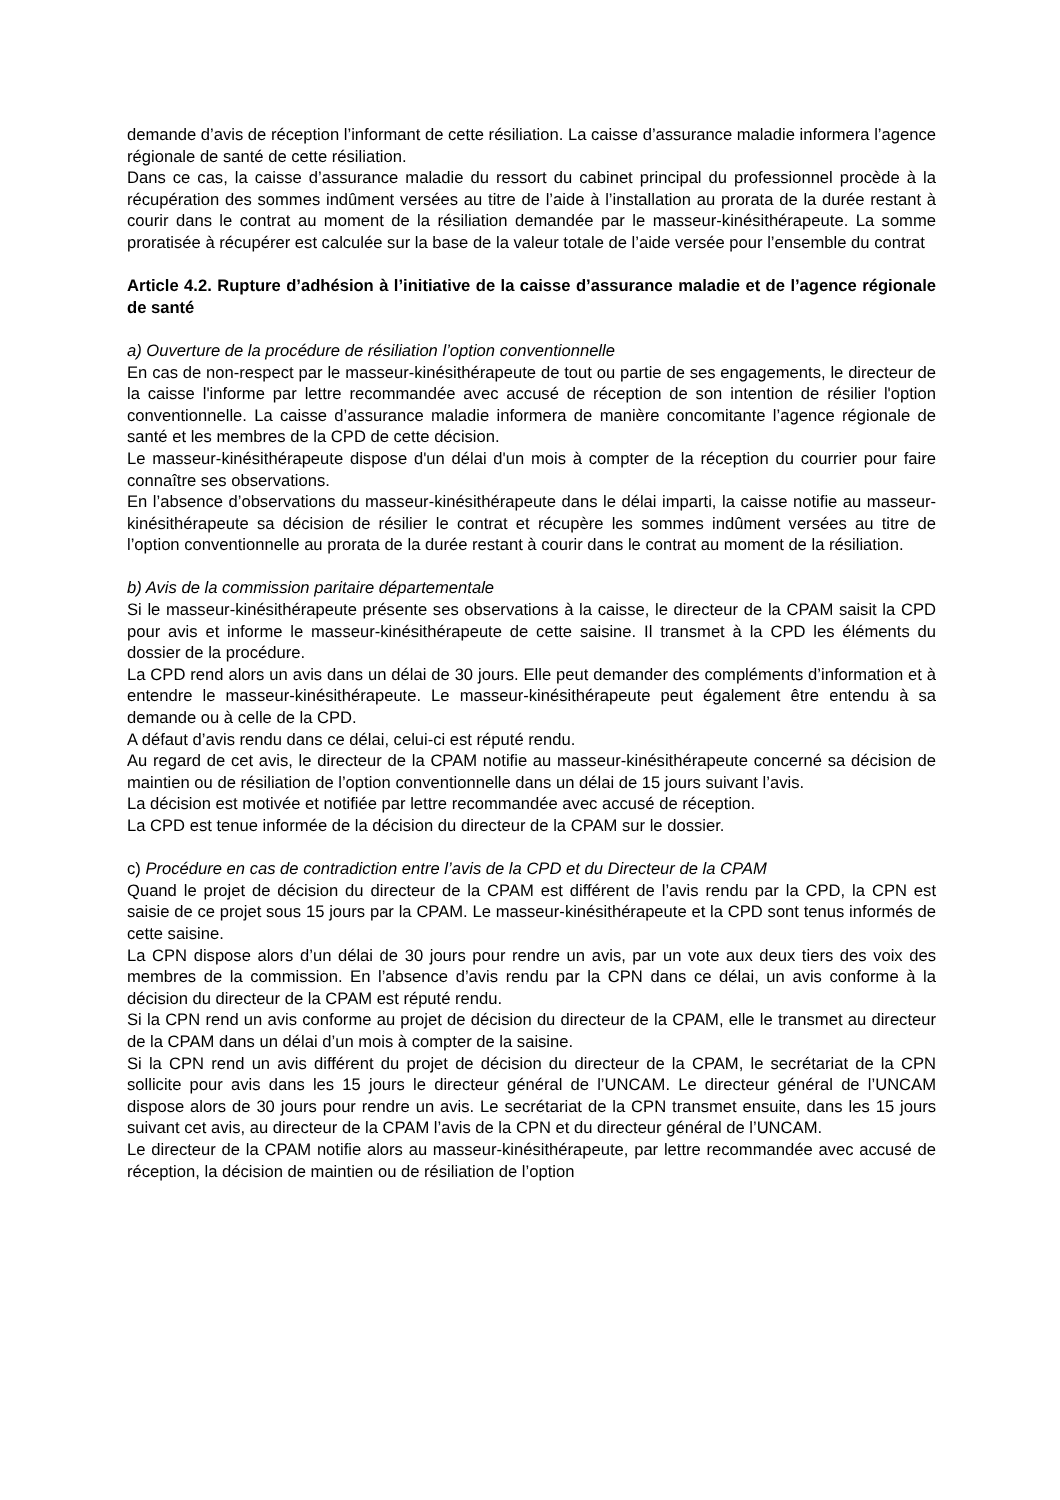demande d’avis de réception l’informant de cette résiliation. La caisse d’assurance maladie informera l’agence régionale de santé de cette résiliation.
Dans ce cas, la caisse d’assurance maladie du ressort du cabinet principal du professionnel procède à la récupération des sommes indûment versées au titre de l’aide à l’installation au prorata de la durée restant à courir dans le contrat au moment de la résiliation demandée par le masseur-kinésithérapeute. La somme proratisée à récupérer est calculée sur la base de la valeur totale de l’aide versée pour l’ensemble du contrat
Article 4.2. Rupture d’adhésion à l’initiative de la caisse d’assurance maladie et de l’agence régionale de santé
a) Ouverture de la procédure de résiliation l’option conventionnelle
En cas de non-respect par le masseur-kinésithérapeute de tout ou partie de ses engagements, le directeur de la caisse l'informe par lettre recommandée avec accusé de réception de son intention de résilier l'option conventionnelle. La caisse d’assurance maladie informera de manière concomitante l’agence régionale de santé et les membres de la CPD de cette décision.
Le masseur-kinésithérapeute dispose d'un délai d'un mois à compter de la réception du courrier pour faire connaître ses observations.
En l’absence d’observations du masseur-kinésithérapeute dans le délai imparti, la caisse notifie au masseur-kinésithérapeute sa décision de résilier le contrat et récupère les sommes indûment versées au titre de l’option conventionnelle au prorata de la durée restant à courir dans le contrat au moment de la résiliation.
b) Avis de la commission paritaire départementale
Si le masseur-kinésithérapeute présente ses observations à la caisse, le directeur de la CPAM saisit la CPD pour avis et informe le masseur-kinésithérapeute de cette saisine. Il transmet à la CPD les éléments du dossier de la procédure.
La CPD rend alors un avis dans un délai de 30 jours. Elle peut demander des compléments d’information et à entendre le masseur-kinésithérapeute. Le masseur-kinésithérapeute peut également être entendu à sa demande ou à celle de la CPD.
A défaut d’avis rendu dans ce délai, celui-ci est réputé rendu.
Au regard de cet avis, le directeur de la CPAM notifie au masseur-kinésithérapeute concerné sa décision de maintien ou de résiliation de l’option conventionnelle dans un délai de 15 jours suivant l’avis.
La décision est motivée et notifiée par lettre recommandée avec accusé de réception.
La CPD est tenue informée de la décision du directeur de la CPAM sur le dossier.
c) Procédure en cas de contradiction entre l’avis de la CPD et du Directeur de la CPAM
Quand le projet de décision du directeur de la CPAM est différent de l’avis rendu par la CPD, la CPN est saisie de ce projet sous 15 jours par la CPAM. Le masseur-kinésithérapeute et la CPD sont tenus informés de cette saisine.
La CPN dispose alors d’un délai de 30 jours pour rendre un avis, par un vote aux deux tiers des voix des membres de la commission. En l’absence d’avis rendu par la CPN dans ce délai, un avis conforme à la décision du directeur de la CPAM est réputé rendu.
Si la CPN rend un avis conforme au projet de décision du directeur de la CPAM, elle le transmet au directeur de la CPAM dans un délai d’un mois à compter de la saisine.
Si la CPN rend un avis différent du projet de décision du directeur de la CPAM, le secrétariat de la CPN sollicite pour avis dans les 15 jours le directeur général de l’UNCAM. Le directeur général de l’UNCAM dispose alors de 30 jours pour rendre un avis. Le secrétariat de la CPN transmet ensuite, dans les 15 jours suivant cet avis, au directeur de la CPAM l’avis de la CPN et du directeur général de l’UNCAM.
Le directeur de la CPAM notifie alors au masseur-kinésithérapeute, par lettre recommandée avec accusé de réception, la décision de maintien ou de résiliation de l’option